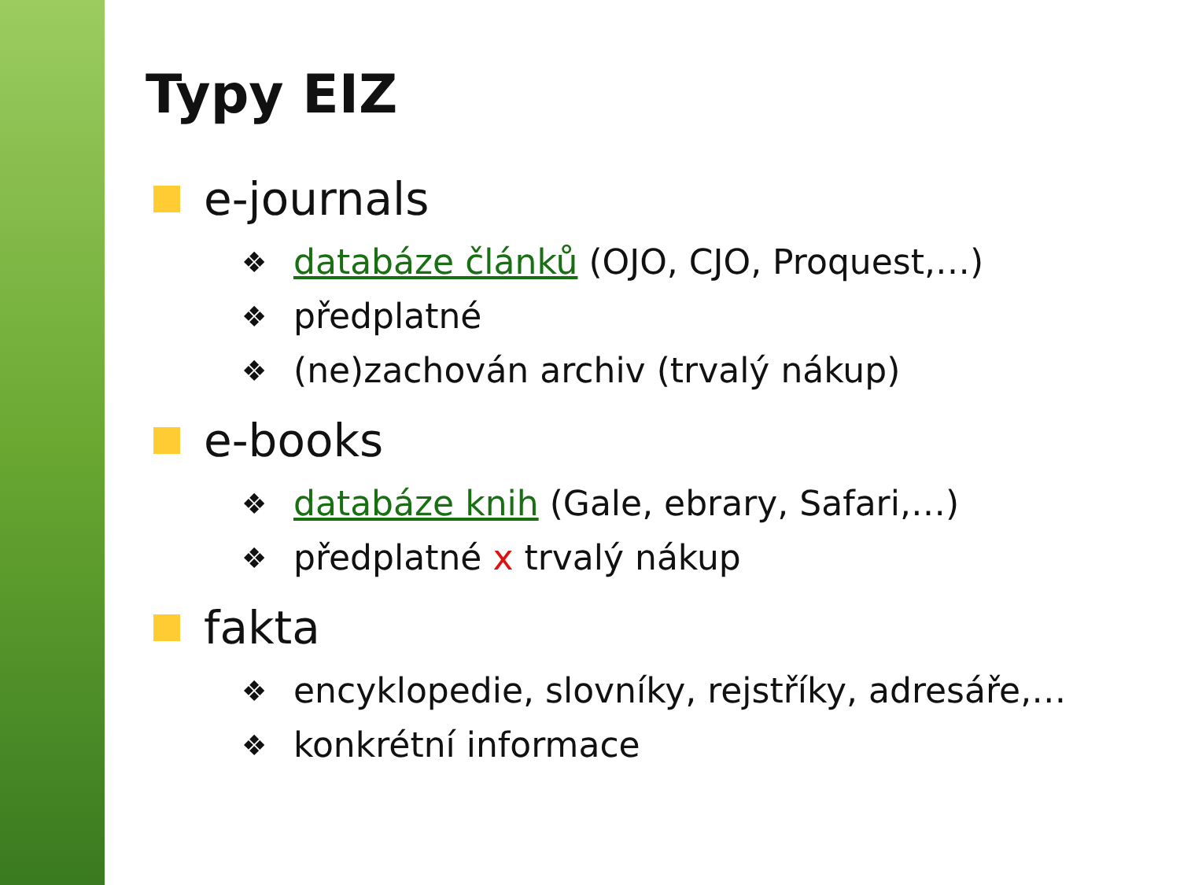Typy EIZ
e-journals
❖ databáze článků (OJO, CJO, Proquest,…)
❖ předplatné
❖ (ne)zachován archiv (trvalý nákup)
e-books
❖ databáze knih (Gale, ebrary, Safari,…)
❖ předplatné x trvalý nákup
fakta
❖ encyklopedie, slovníky, rejstříky, adresáře,…
❖ konkrétní informace